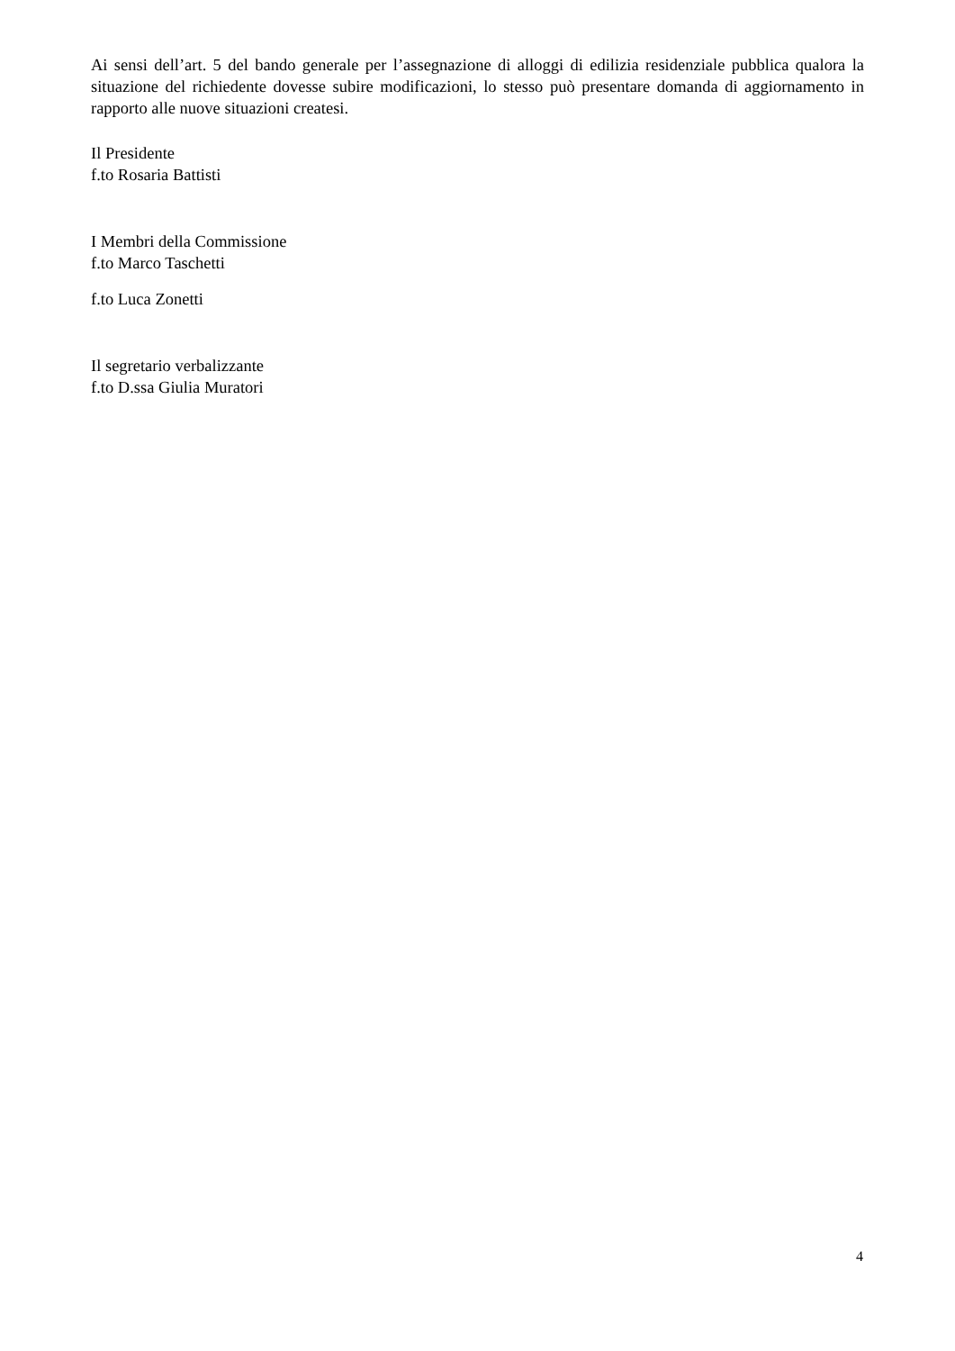Ai sensi dell’art. 5 del bando generale per l’assegnazione di alloggi di edilizia residenziale pubblica qualora la situazione del richiedente dovesse subire modificazioni, lo stesso può presentare domanda di aggiornamento in rapporto alle nuove situazioni createsi.
Il Presidente
f.to Rosaria Battisti
I Membri della Commissione
f.to Marco Taschetti
f.to Luca Zonetti
Il segretario verbalizzante
f.to D.ssa Giulia Muratori
4